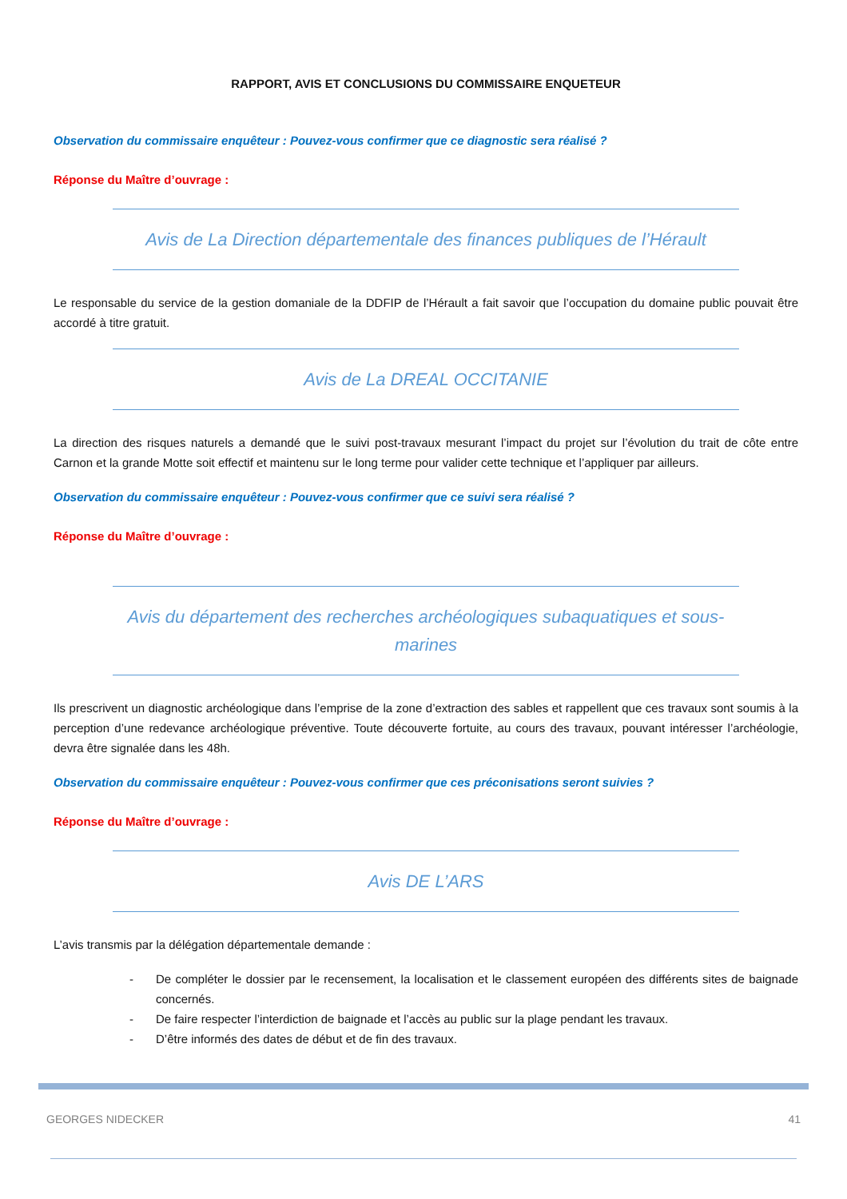RAPPORT, AVIS ET CONCLUSIONS DU COMMISSAIRE ENQUETEUR
Observation du commissaire enquêteur : Pouvez-vous confirmer que ce diagnostic sera réalisé ?
Réponse du Maître d’ouvrage :
Avis de La Direction départementale des finances publiques de l’Hérault
Le responsable du service de la gestion domaniale de la DDFIP de l’Hérault a fait savoir que l’occupation du domaine public pouvait être accordé à titre gratuit.
Avis de La DREAL OCCITANIE
La direction des risques naturels a demandé que le suivi post-travaux mesurant l’impact du projet sur l’évolution du trait de côte entre Carnon et la grande Motte soit effectif et maintenu sur le long terme pour valider cette technique et l’appliquer par ailleurs.
Observation du commissaire enquêteur : Pouvez-vous confirmer que ce suivi sera réalisé ?
Réponse du Maître d’ouvrage :
Avis du département des recherches archéologiques subaquatiques et sous-marines
Ils prescrivent un diagnostic archéologique dans l’emprise de la zone d’extraction des sables et rappellent que ces travaux sont soumis à la perception d’une redevance archéologique préventive. Toute découverte fortuite, au cours des travaux, pouvant intéresser l’archéologie, devra être signalée dans les 48h.
Observation du commissaire enquêteur : Pouvez-vous confirmer que ces préconisations seront suivies ?
Réponse du Maître d’ouvrage :
Avis DE L’ARS
L’avis transmis par la délégation départementale demande :
- De compléter le dossier par le recensement, la localisation et le classement européen des différents sites de baignade concernés.
- De faire respecter l’interdiction de baignade et l’accès au public sur la plage pendant les travaux.
- D’être informés des dates de début et de fin des travaux.
GEORGES NIDECKER 41